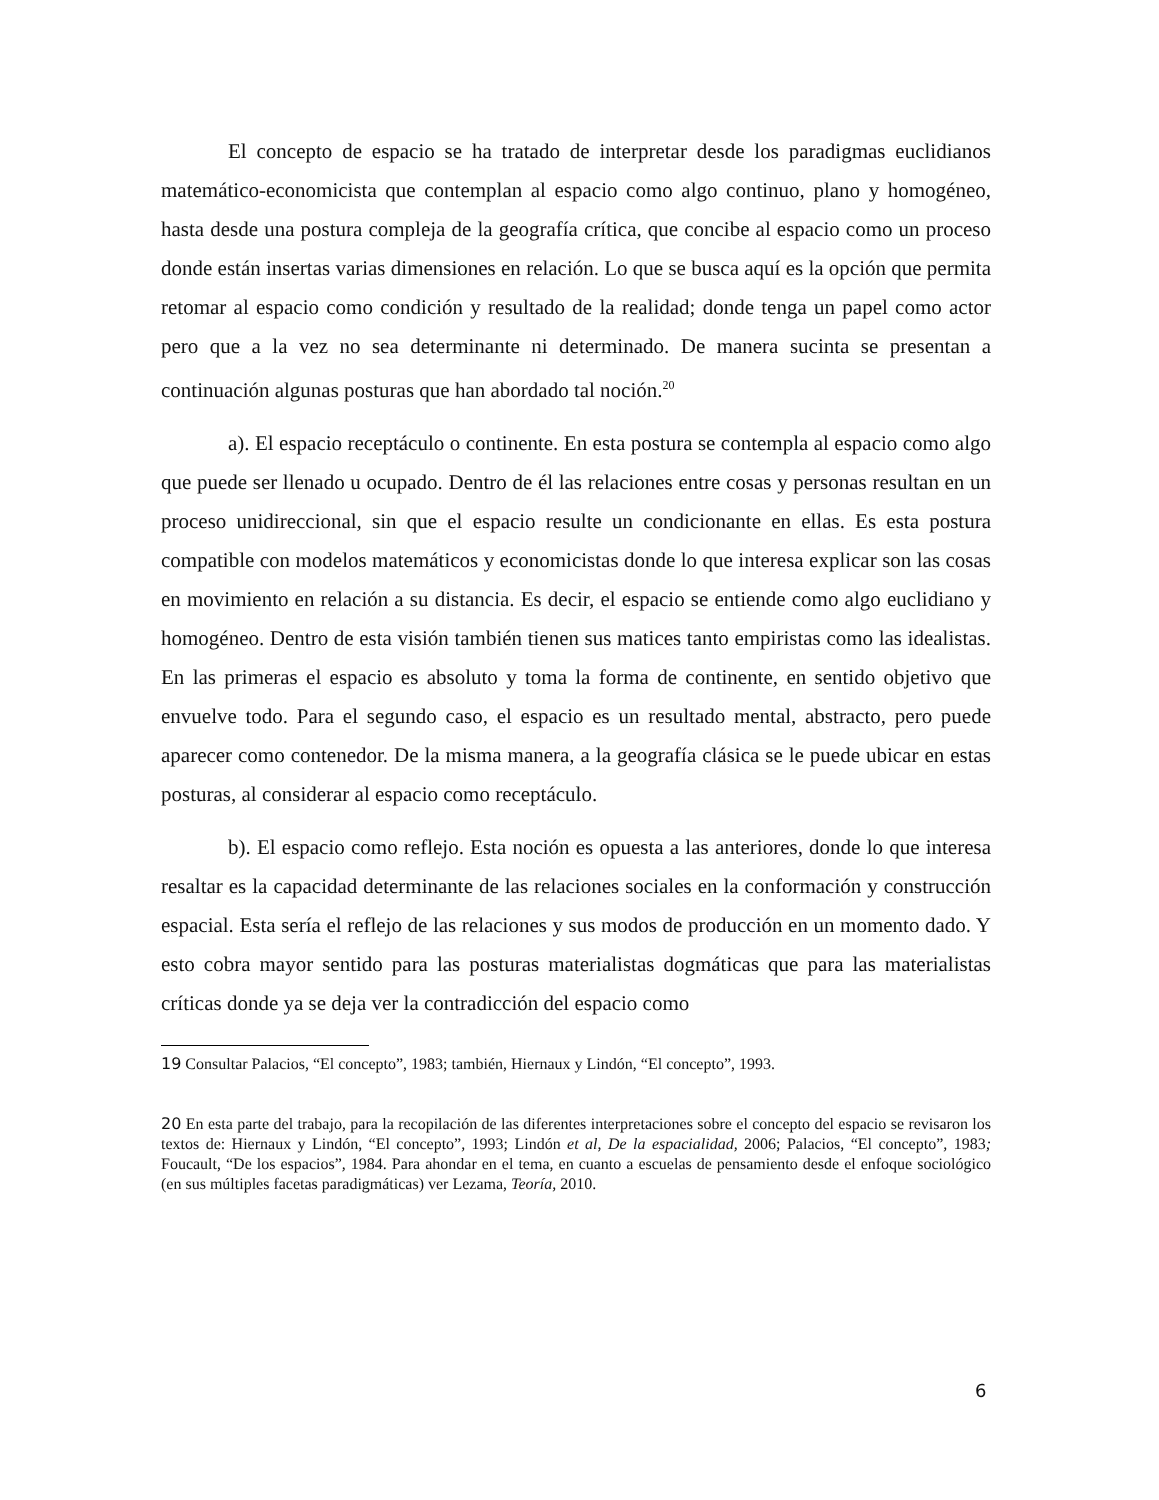El concepto de espacio se ha tratado de interpretar desde los paradigmas euclidianos matemático-economicista que contemplan al espacio como algo continuo, plano y homogéneo, hasta desde una postura compleja de la geografía crítica, que concibe al espacio como un proceso donde están insertas varias dimensiones en relación. Lo que se busca aquí es la opción que permita retomar al espacio como condición y resultado de la realidad; donde tenga un papel como actor pero que a la vez no sea determinante ni determinado. De manera sucinta se presentan a continuación algunas posturas que han abordado tal noción.<sup>20</sup>
a). El espacio receptáculo o continente. En esta postura se contempla al espacio como algo que puede ser llenado u ocupado. Dentro de él las relaciones entre cosas y personas resultan en un proceso unidireccional, sin que el espacio resulte un condicionante en ellas. Es esta postura compatible con modelos matemáticos y economicistas donde lo que interesa explicar son las cosas en movimiento en relación a su distancia. Es decir, el espacio se entiende como algo euclidiano y homogéneo. Dentro de esta visión también tienen sus matices tanto empiristas como las idealistas. En las primeras el espacio es absoluto y toma la forma de continente, en sentido objetivo que envuelve todo. Para el segundo caso, el espacio es un resultado mental, abstracto, pero puede aparecer como contenedor. De la misma manera, a la geografía clásica se le puede ubicar en estas posturas, al considerar al espacio como receptáculo.
b). El espacio como reflejo. Esta noción es opuesta a las anteriores, donde lo que interesa resaltar es la capacidad determinante de las relaciones sociales en la conformación y construcción espacial. Esta sería el reflejo de las relaciones y sus modos de producción en un momento dado. Y esto cobra mayor sentido para las posturas materialistas dogmáticas que para las materialistas críticas donde ya se deja ver la contradicción del espacio como
19 Consultar Palacios, “El concepto”, 1983; también, Hiernaux y Lindón, “El concepto”, 1993.
20 En esta parte del trabajo, para la recopilación de las diferentes interpretaciones sobre el concepto del espacio se revisaron los textos de: Hiernaux y Lindón, “El concepto”, 1993; Lindón et al, De la espacialidad, 2006; Palacios, “El concepto”, 1983; Foucault, “De los espacios”, 1984. Para ahondar en el tema, en cuanto a escuelas de pensamiento desde el enfoque sociológico (en sus múltiples facetas paradigmáticas) ver Lezama, Teoría, 2010.
6